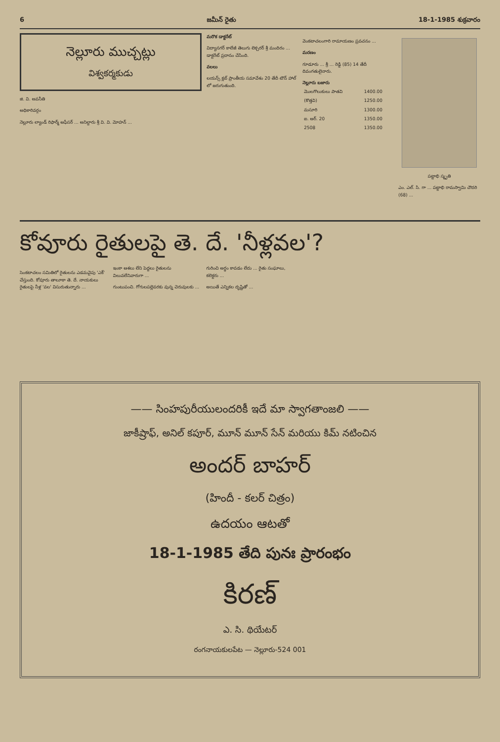6 జమీన్ రైతు 18-1-1985 శుక్రవారం
నెల్లూరు ముచ్చట్లు
విశ్వకర్మకుడు
జి. వి. అవనీతి
అధికారివర్గం
నెల్లూరు ల్యాండ్ రిఫార్మ్ ఆఫీసర్ ... అనిల్దారు శ్రీ వి. వి. మోహన్ ...
మరొక డాక్టరేట్
విద్యానగర్ కాలేజీ తెలుగు లెక్చరర్ శ్రీ మందిరం ... డాక్టరేట్ ప్రదానం చేసింది.
వలలు
లయన్స్ క్లబ్ ప్రాంతీయ సమావేశం 20 తేదీ టౌన్ హాల్ లో జరుగుతుంది.
వెంకటాచలంగారి రామాయణం ప్రవచనం ...
మరణం
గూడూరు ... శ్రీ ... రెడ్డి (85) 14 తేదీ దివంగతులైనారు.
నెల్లూరు బజారు
| మొలగొలుకులు పాతవి | 1400.00 |
| (కొత్తవి) | 1250.00 |
| మసూరి | 1300.00 |
| ఐ. ఆర్. 20 | 1350.00 |
| 2508 | 1350.00 |
పట్టాభి స్మృతి
ఎం. ఎల్. సి. గా ... పట్టాభి రామస్వామి చౌదరి (68) ...
కోవూరు రైతులపై తె. దే. 'నీళ్లవల'?
సెంకటాచలం సమితిలో రైతులను ఎడమవైపు 'ఎక్' చేస్తుంది. కోవూరు తాలూకా తె. దే. నాయకులు రైతులపై నీళ్ల 'వల' విసురుతున్నారు ...
ఇంకా ఆశలు లేని పెద్దలు రైతులను విలువలేనివారుగా ...
గుంటుపంచి. గోగులపల్లెవరకు వున్న చెరువులకు ...
గురించి అర్థం కావడం లేదు ... రైతు సంఘాలు, కలెక్టరు ...
అయితే ఎన్నికల దృష్టితో ...
—— సింహపురీయులందరికీ ఇదే మా స్వాగతాంజలి ——
జాకీష్రాఫ్, అనిల్ కపూర్, మూన్ మూన్ సేన్ మరియు కిమ్ నటించిన
అందర్ బాహర్
(హిందీ - కలర్ చిత్రం)
ఉదయం ఆటతో
18-1-1985 తేది పునః ప్రారంభం
కిరణ్
ఎ. సి. థియేటర్
రంగనాయకులపేట — నెల్లూరు-524 001